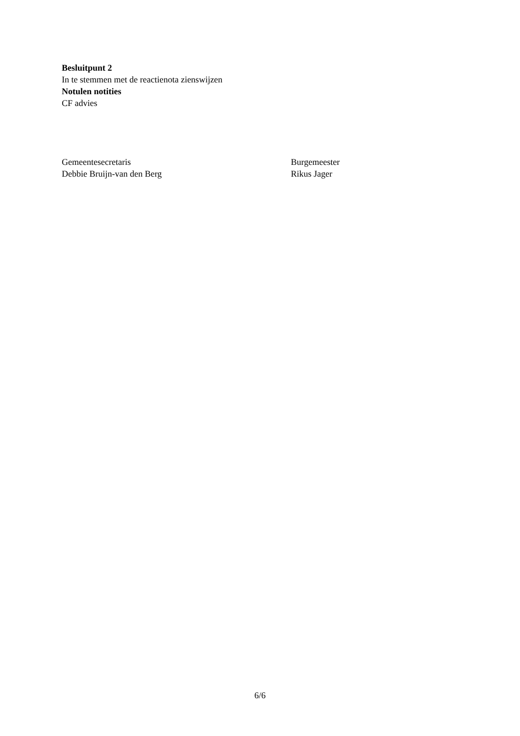Besluitpunt 2
In te stemmen met de reactienota zienswijzen
Notulen notities
CF advies
Gemeentesecretaris
Debbie Bruijn-van den Berg
Burgemeester
Rikus Jager
6/6